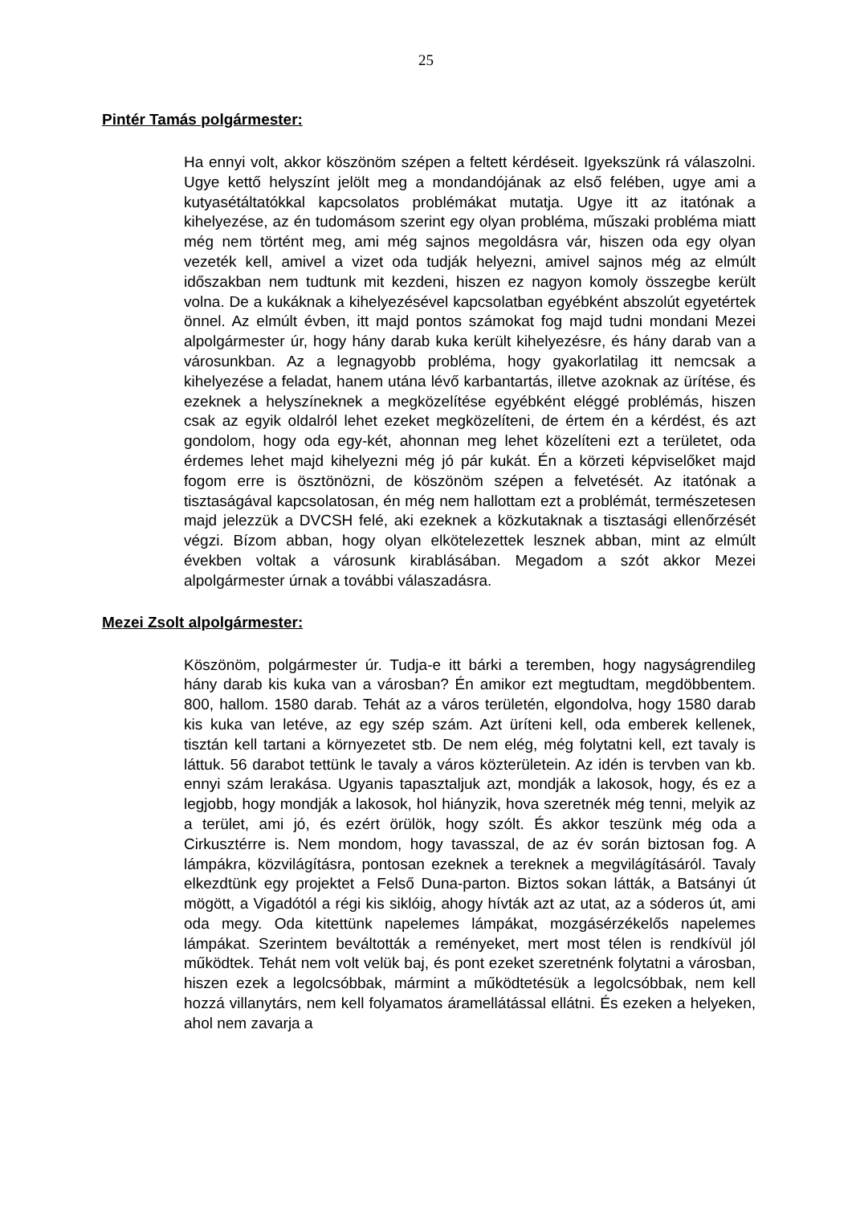25
Pintér Tamás polgármester:
Ha ennyi volt, akkor köszönöm szépen a feltett kérdéseit. Igyekszünk rá válaszolni. Ugye kettő helyszínt jelölt meg a mondandójának az első felében, ugye ami a kutyasétáltatókkal kapcsolatos problémákat mutatja. Ugye itt az itatónak a kihelyezése, az én tudomásom szerint egy olyan probléma, műszaki probléma miatt még nem történt meg, ami még sajnos megoldásra vár, hiszen oda egy olyan vezeték kell, amivel a vizet oda tudják helyezni, amivel sajnos még az elmúlt időszakban nem tudtunk mit kezdeni, hiszen ez nagyon komoly összegbe került volna. De a kukáknak a kihelyezésével kapcsolatban egyébként abszolút egyetértek önnel. Az elmúlt évben, itt majd pontos számokat fog majd tudni mondani Mezei alpolgármester úr, hogy hány darab kuka került kihelyezésre, és hány darab van a városunkban. Az a legnagyobb probléma, hogy gyakorlatilag itt nemcsak a kihelyezése a feladat, hanem utána lévő karbantartás, illetve azoknak az ürítése, és ezeknek a helyszíneknek a megközelítése egyébként eléggé problémás, hiszen csak az egyik oldalról lehet ezeket megközelíteni, de értem én a kérdést, és azt gondolom, hogy oda egy-két, ahonnan meg lehet közelíteni ezt a területet, oda érdemes lehet majd kihelyezni még jó pár kukát. Én a körzeti képviselőket majd fogom erre is ösztönözni, de köszönöm szépen a felvetését. Az itatónak a tisztaságával kapcsolatosan, én még nem hallottam ezt a problémát, természetesen majd jelezzük a DVCSH felé, aki ezeknek a közkutaknak a tisztasági ellenőrzését végzi. Bízom abban, hogy olyan elkötelezettek lesznek abban, mint az elmúlt években voltak a városunk kirablásában. Megadom a szót akkor Mezei alpolgármester úrnak a további válaszadásra.
Mezei Zsolt alpolgármester:
Köszönöm, polgármester úr. Tudja-e itt bárki a teremben, hogy nagyságrendileg hány darab kis kuka van a városban? Én amikor ezt megtudtam, megdöbbentem. 800, hallom. 1580 darab. Tehát az a város területén, elgondolva, hogy 1580 darab kis kuka van letéve, az egy szép szám. Azt üríteni kell, oda emberek kellenek, tisztán kell tartani a környezetet stb. De nem elég, még folytatni kell, ezt tavaly is láttuk. 56 darabot tettünk le tavaly a város közterületein. Az idén is tervben van kb. ennyi szám lerakása. Ugyanis tapasztaljuk azt, mondják a lakosok, hogy, és ez a legjobb, hogy mondják a lakosok, hol hiányzik, hova szeretnék még tenni, melyik az a terület, ami jó, és ezért örülök, hogy szólt. És akkor teszünk még oda a Cirkusztérre is. Nem mondom, hogy tavasszal, de az év során biztosan fog. A lámpákra, közvilágításra, pontosan ezeknek a tereknek a megvilágításáról. Tavaly elkezdtünk egy projektet a Felső Duna-parton. Biztos sokan látták, a Batsányi út mögött, a Vigadótól a régi kis siklóig, ahogy hívták azt az utat, az a sóderos út, ami oda megy. Oda kitettünk napelemes lámpákat, mozgásérzékelős napelemes lámpákat. Szerintem beváltották a reményeket, mert most télen is rendkívül jól működtek. Tehát nem volt velük baj, és pont ezeket szeretnénk folytatni a városban, hiszen ezek a legolcsóbbak, mármint a működtetésük a legolcsóbbak, nem kell hozzá villanytárs, nem kell folyamatos áramellátással ellátni. És ezeken a helyeken, ahol nem zavarja a